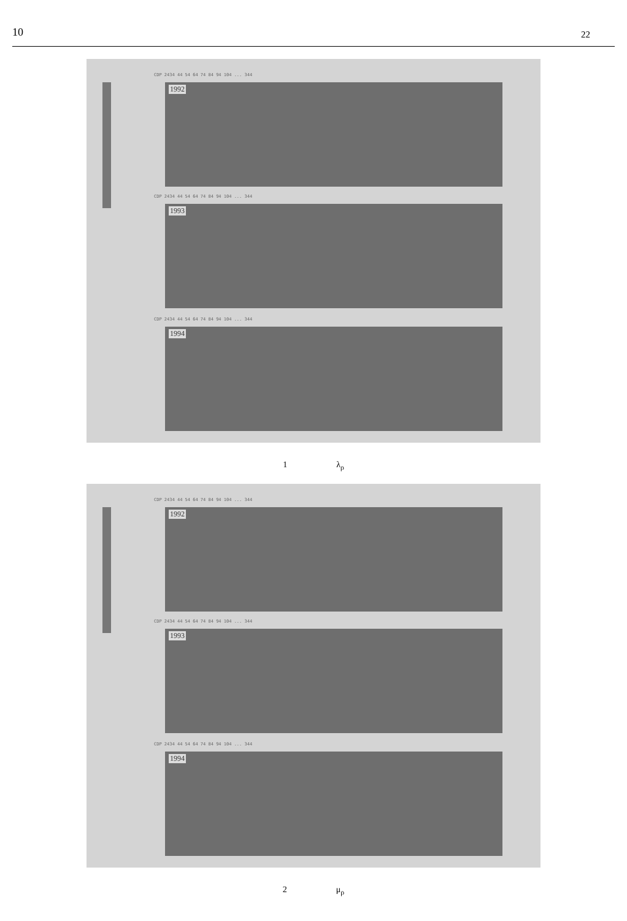10 22
CDP 2434 44 54 64 74 84 94 104 ... 344
1992
CDP 2434 44 54 64 74 84 94 104 ... 344
1993
CDP 2434 44 54 64 74 84 94 104 ... 344
1994
1 λ<sub>ρ</sub>
CDP 2434 44 54 64 74 84 94 104 ... 344
1992
CDP 2434 44 54 64 74 84 94 104 ... 344
1993
CDP 2434 44 54 64 74 84 94 104 ... 344
1994
2 μ<sub>ρ</sub>